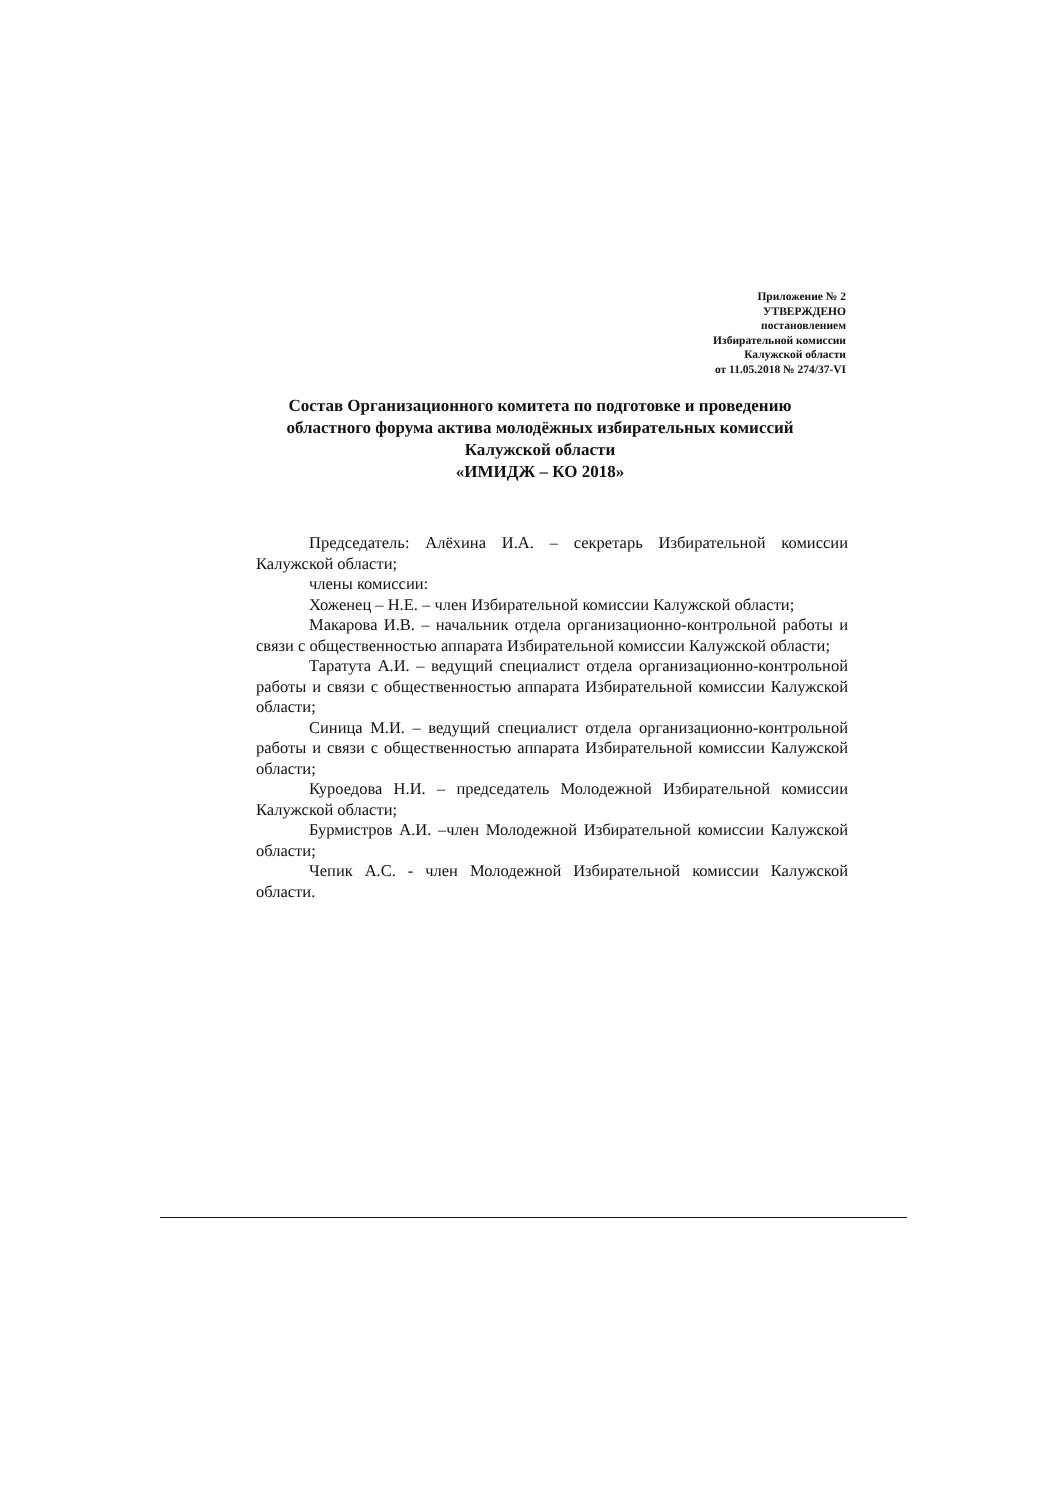Приложение № 2
УТВЕРЖДЕНО
постановлением
Избирательной комиссии
Калужской области
от 11.05.2018 № 274/37-VI
Состав Организационного комитета по подготовке и проведению областного форума актива молодёжных избирательных комиссий Калужской области
«ИМИДЖ – КО 2018»
Председатель: Алёхина И.А. – секретарь Избирательной комиссии Калужской области;
члены комиссии:
Хоженец – Н.Е. – член Избирательной комиссии Калужской области;
Макарова И.В. – начальник отдела организационно-контрольной работы и связи с общественностью аппарата Избирательной комиссии Калужской области;
Таратута А.И. – ведущий специалист отдела организационно-контрольной работы и связи с общественностью аппарата Избирательной комиссии Калужской области;
Синица М.И. – ведущий специалист отдела организационно-контрольной работы и связи с общественностью аппарата Избирательной комиссии Калужской области;
Куроедова Н.И. – председатель Молодежной Избирательной комиссии Калужской области;
Бурмистров А.И. –член Молодежной Избирательной комиссии Калужской области;
Чепик А.С. - член Молодежной Избирательной комиссии Калужской области.